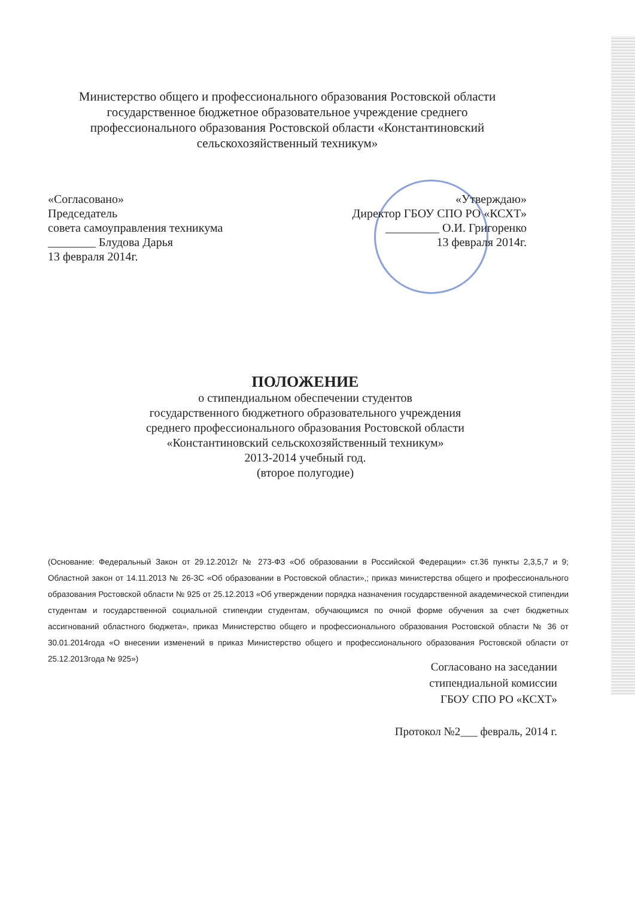Министерство общего и профессионального образования Ростовской области
государственное бюджетное образовательное учреждение среднего
профессионального образования Ростовской области «Константиновский
сельскохозяйственный техникум»
«Согласовано»
Председатель
совета самоуправления техникума
________ Блудова Дарья
13 февраля 2014г.
«Утверждаю»
Директор ГБОУ СПО РО «КСХТ»
_________ О.И. Григоренко
13 февраля 2014г.
ПОЛОЖЕНИЕ
о стипендиальном обеспечении студентов
государственного бюджетного образовательного учреждения
среднего профессионального образования Ростовской области
«Константиновский сельскохозяйственный техникум»
2013-2014 учебный год.
(второе полугодие)
(Основание: Федеральный Закон от 29.12.2012г № 273-ФЗ «Об образовании в Российской Федерации» ст.36 пункты 2,3,5,7 и 9; Областной закон от 14.11.2013 № 26-ЗС «Об образовании в Ростовской области»,; приказ министерства общего и профессионального образования Ростовской области № 925 от 25.12.2013 «Об утверждении порядка назначения государственной академической стипендии студентам и государственной социальной стипендии студентам, обучающимся по очной форме обучения за счет бюджетных ассигнований областного бюджета», приказ Министерство общего и профессионального образования Ростовской области № 36 от 30.01.2014года «О внесении изменений в приказ Министерство общего и профессионального образования Ростовской области от 25.12.2013года № 925»)
Согласовано на заседании
стипендиальной комиссии
ГБОУ СПО РО «КСХТ»
Протокол №2___ февраль, 2014 г.